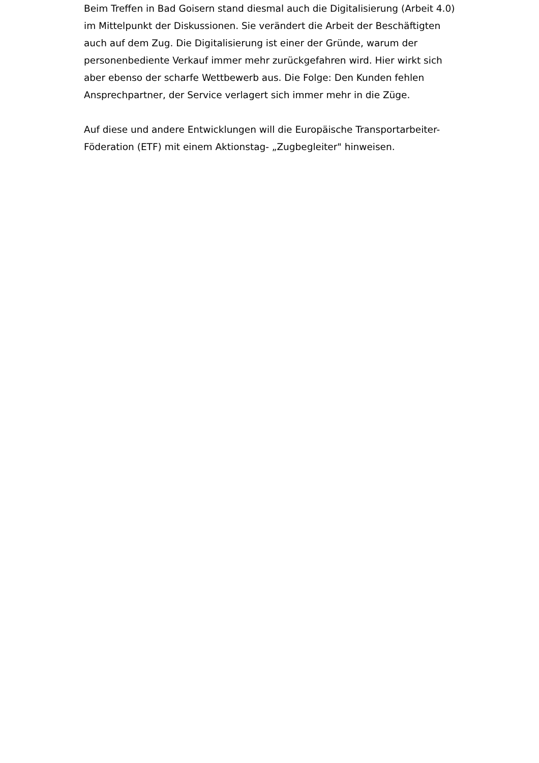Beim Treffen in Bad Goisern stand diesmal auch die Digitalisierung (Arbeit 4.0) im Mittelpunkt der Diskussionen. Sie verändert die Arbeit der Beschäftigten auch auf dem Zug. Die Digitalisierung ist einer der Gründe, warum der personenbediente Verkauf immer mehr zurückgefahren wird. Hier wirkt sich aber ebenso der scharfe Wettbewerb aus. Die Folge: Den Kunden fehlen Ansprechpartner, der Service verlagert sich immer mehr in die Züge.
Auf diese und andere Entwicklungen will die Europäische Transportarbeiter-Föderation (ETF) mit einem Aktionstag- „Zugbegleiter" hinweisen.